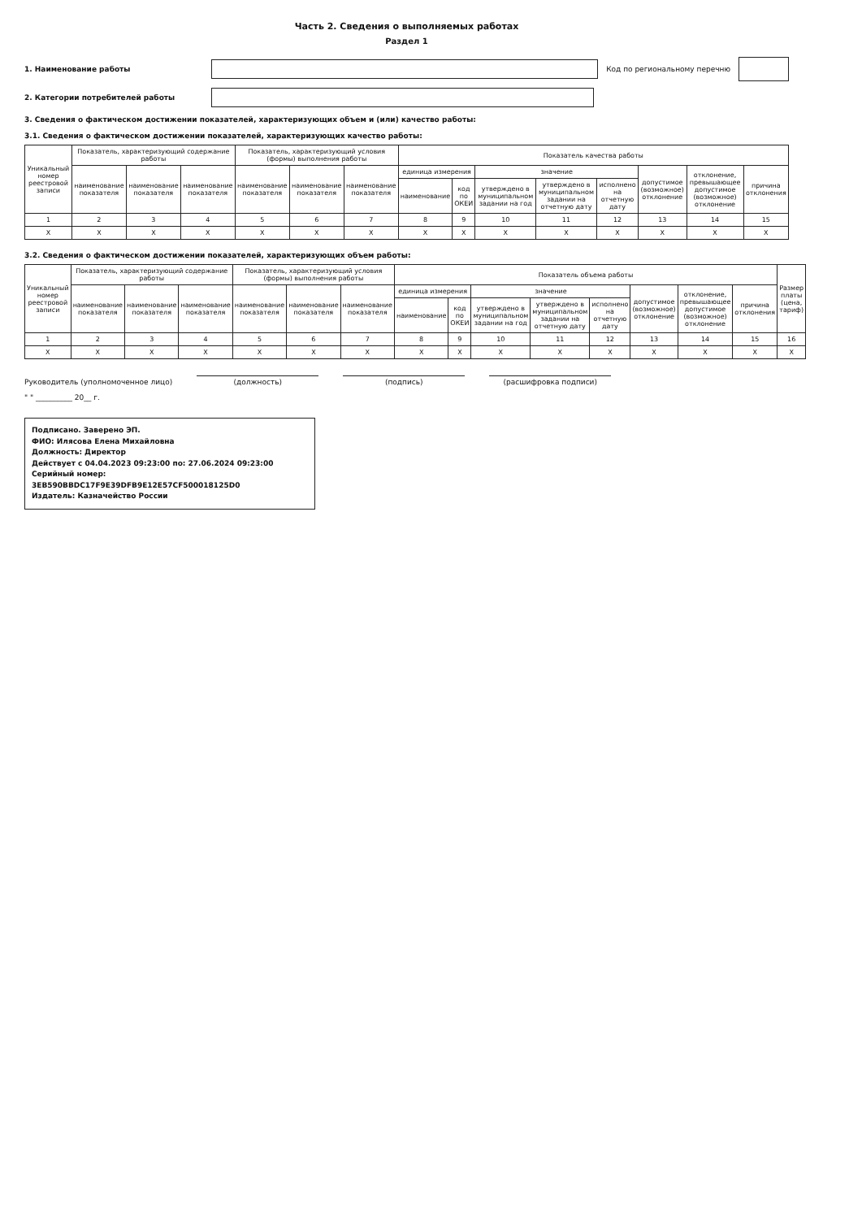Часть 2. Сведения о выполняемых работах
Раздел 1
1. Наименование работы Код по региональному перечню
2. Категории потребителей работы
3. Сведения о фактическом достижении показателей, характеризующих объем и (или) качество работы:
3.1. Сведения о фактическом достижении показателей, характеризующих качество работы:
| Уникальный номер реестровой записи | Показатель, характеризующий содержание работы | | | Показатель, характеризующий условия (формы) выполнения работы | | | Показатель качества работы | | | | | | | |
| --- | --- | --- | --- | --- | --- | --- | --- | --- | --- | --- | --- | --- | --- | --- |
| | наименование показателя | наименование показателя | наименование показателя | наименование показателя | наименование показателя | наименование показателя | единица измерения | | значение | | | допустимое (возможное) отклонение | отклонение, превышающее допустимое (возможное) отклонение | причина отклонения |
| | | | | | | | наименование | код по ОКЕИ | утверждено в муниципальном задании на год | утверждено в муниципальном задании на отчетную дату | исполнено на отчетную дату | | | |
| 1 | 2 | 3 | 4 | 5 | 6 | 7 | 8 | 9 | 10 | 11 | 12 | 13 | 14 | 15 |
| X | X | X | X | X | X | X | X | X | X | X | X | X | X | X |
3.2. Сведения о фактическом достижении показателей, характеризующих объем работы:
| Уникальный номер реестровой записи | Показатель, характеризующий содержание работы | | | Показатель, характеризующий условия (формы) выполнения работы | | | Показатель объема работы | | | | | | | | Размер платы (цена, тариф) |
| --- | --- | --- | --- | --- | --- | --- | --- | --- | --- | --- | --- | --- | --- | --- | --- |
| | наименование показателя | наименование показателя | наименование показателя | наименование показателя | наименование показателя | наименование показателя | единица измерения | | значение | | | допустимое (возможное) отклонение | отклонение, превышающее допустимое (возможное) отклонение | причина отклонения | |
| | | | | | | | наименование | код по ОКЕИ | утверждено в муниципальном задании на год | утверждено в муниципальном задании на отчетную дату | исполнено на отчетную дату | | | | |
| 1 | 2 | 3 | 4 | 5 | 6 | 7 | 8 | 9 | 10 | 11 | 12 | 13 | 14 | 15 | 16 |
| X | X | X | X | X | X | X | X | X | X | X | X | X | X | X | X |
Руководитель (уполномоченное лицо)
(должность)
(подпись)
(расшифровка подписи)
" " __________ 20__ г.
Подписано. Заверено ЭП.
ФИО: Илясова Елена Михайловна
Должность: Директор
Действует с 04.04.2023 09:23:00 по: 27.06.2024 09:23:00
Серийный номер: 3EB590BBDC17F9E39DFB9E12E57CF500018125D0
Издатель: Казначейство России